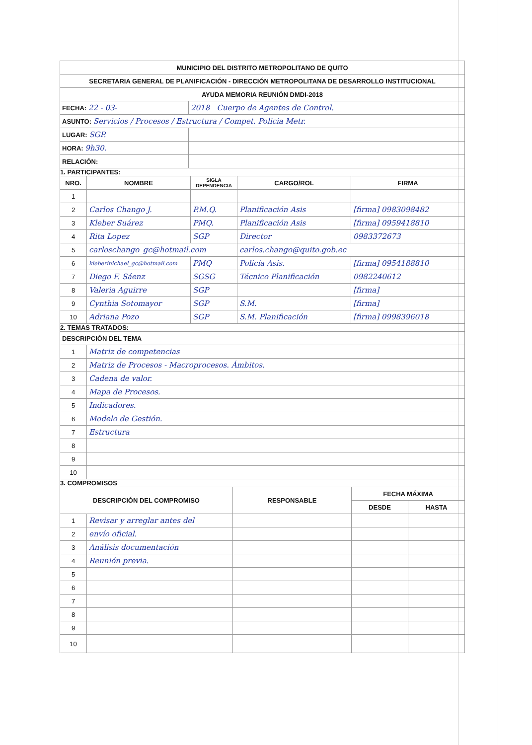| MUNICIPIO DEL DISTRITO METROPOLITANO DE QUITO | |
| --- | --- |
| SECRETARIA GENERAL DE PLANIFICACIÓN - DIRECCIÓN METROPOLITANA DE DESARROLLO INSTITUCIONAL | |
| AYUDA MEMORIA REUNIÓN DMDI-2018 | |
| FECHA: 22 - 03- | 2018 Cuerpo de Agentes de Control. |
| ASUNTO: Servicios / Procesos / Estructura / Compet. Policia Metr. | |
| LUGAR: SGP. | |
| HORA: 9h30. | |
| RELACIÓN: | |
1. PARTICIPANTES:
| NRO. | NOMBRE | SIGLA DEPENDENCIA | CARGO/ROL | FIRMA |
| --- | --- | --- | --- | --- |
| 1 | | | | |
| 2 | Carlos Chango J. | P.M.Q. | Planificación Asis | [firma] 0983098482 |
| 3 | Kleber Suárez | PMQ. | Planificación Asis | [firma] 0959418810 |
| 4 | Rita Lopez | SGP | Director | 0983372673 |
| 5 | carloschango_gc@hotmail.com | | carlos.chango@quito.gob.ec | |
| 6 | kleberinichael_gc@hotmail.com | PMQ | Policía Asis. | [firma] 0954188810 |
| 7 | Diego F. Sáenz | SGSG | Técnico Planificación | 0982240612 |
| 8 | Valeria Aguirre | SGP | | [firma] |
| 9 | Cynthia Sotomayor | SGP | S.M. | [firma] |
| 10 | Adriana Pozo | SGP | S.M. Planificación | [firma] 0998396018 |
2. TEMAS TRATADOS:
| DESCRIPCIÓN DEL TEMA | |
| 1 | Matriz de competencias |
| 2 | Matriz de Procesos - Macroprocesos. Ámbitos. |
| 3 | Cadena de valor. |
| 4 | Mapa de Procesos. |
| 5 | Indicadores. |
| 6 | Modelo de Gestión. |
| 7 | Estructura |
| 8 | |
| 9 | |
| 10 | |
3. COMPROMISOS
| DESCRIPCIÓN DEL COMPROMISO | | RESPONSABLE | FECHA MÁXIMA | |
| --- | --- | --- | --- | --- |
| | | | DESDE | HASTA |
| 1 | Revisar y arreglar antes del | | | |
| 2 | envío oficial. | | | |
| 3 | Análisis documentación | | | |
| 4 | Reunión previa. | | | |
| 5 | | | | |
| 6 | | | | |
| 7 | | | | |
| 8 | | | | |
| 9 | | | | |
| 10 | | | | |